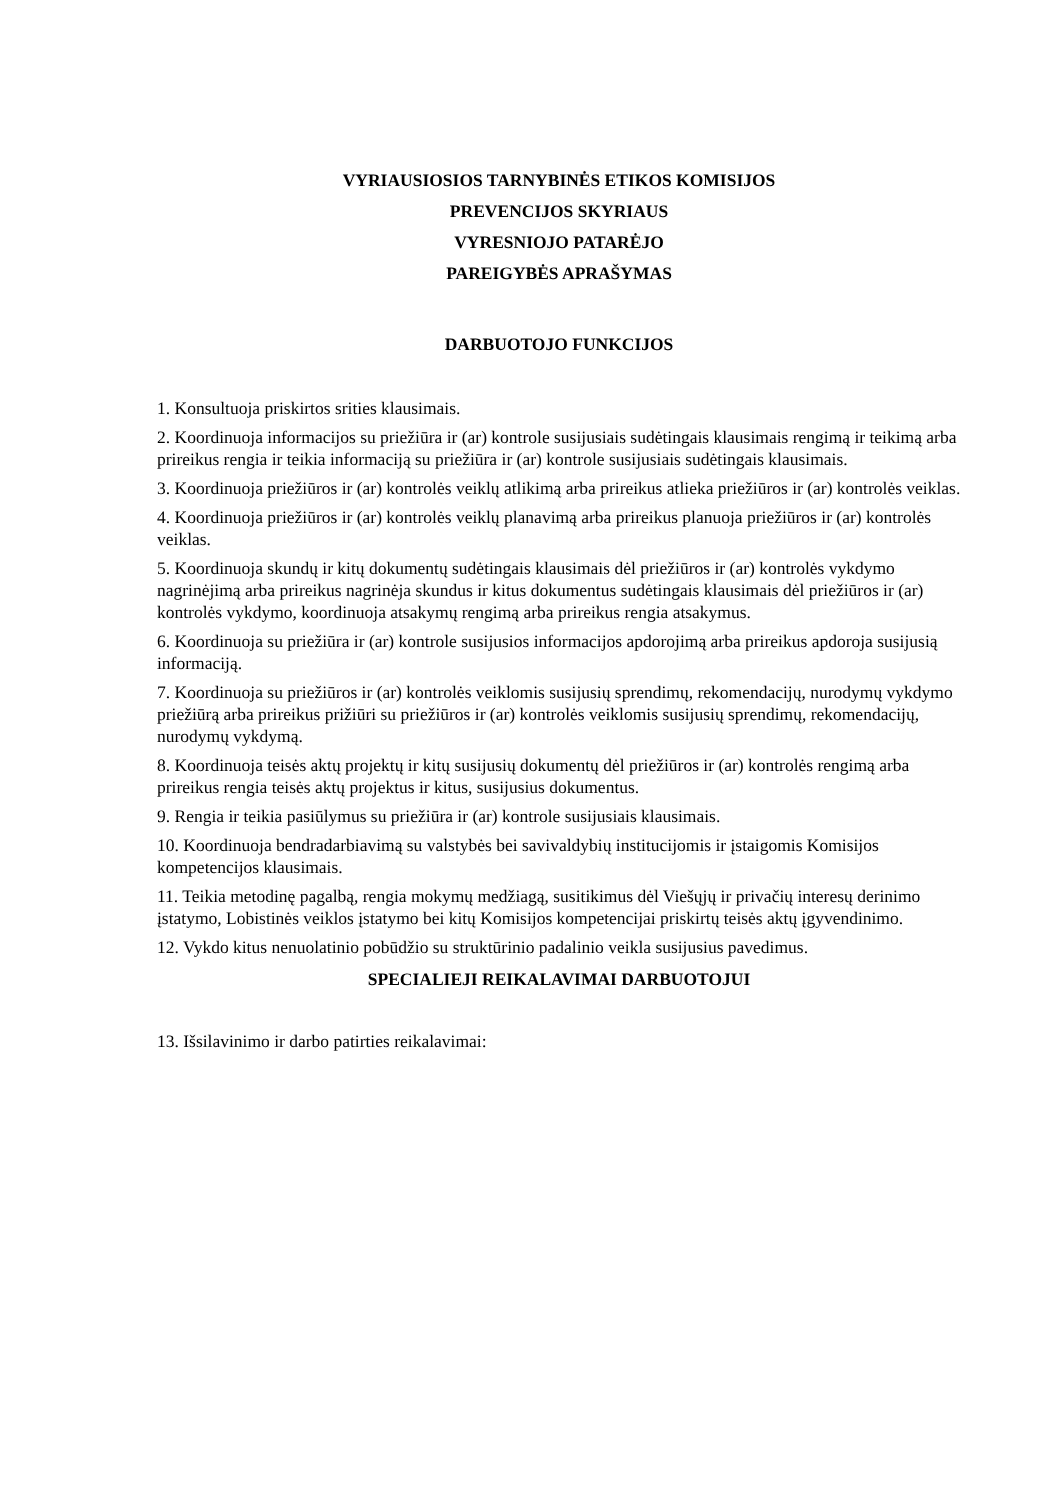VYRIAUSIOSIOS TARNYBINĖS ETIKOS KOMISIJOS
PREVENCIJOS SKYRIAUS
VYRESNIOJO PATARĖJO
PAREIGYBĖS APRAŠYMAS
DARBUOTOJO FUNKCIJOS
1. Konsultuoja priskirtos srities klausimais.
2. Koordinuoja informacijos su priežiūra ir (ar) kontrole susijusiais sudėtingais klausimais rengimą ir teikimą arba prireikus rengia ir teikia informaciją su priežiūra ir (ar) kontrole susijusiais sudėtingais klausimais.
3. Koordinuoja priežiūros ir (ar) kontrolės veiklų atlikimą arba prireikus atlieka priežiūros ir (ar) kontrolės veiklas.
4. Koordinuoja priežiūros ir (ar) kontrolės veiklų planavimą arba prireikus planuoja priežiūros ir (ar) kontrolės veiklas.
5. Koordinuoja skundų ir kitų dokumentų sudėtingais klausimais dėl priežiūros ir (ar) kontrolės vykdymo nagrinėjimą arba prireikus nagrinėja skundus ir kitus dokumentus sudėtingais klausimais dėl priežiūros ir (ar) kontrolės vykdymo, koordinuoja atsakymų rengimą arba prireikus rengia atsakymus.
6. Koordinuoja su priežiūra ir (ar) kontrole susijusios informacijos apdorojimą arba prireikus apdoroja susijusią informaciją.
7. Koordinuoja su priežiūros ir (ar) kontrolės veiklomis susijusių sprendimų, rekomendacijų, nurodymų vykdymo priežiūrą arba prireikus prižiūri su priežiūros ir (ar) kontrolės veiklomis susijusių sprendimų, rekomendacijų, nurodymų vykdymą.
8. Koordinuoja teisės aktų projektų ir kitų susijusių dokumentų dėl priežiūros ir (ar) kontrolės rengimą arba prireikus rengia teisės aktų projektus ir kitus, susijusius dokumentus.
9. Rengia ir teikia pasiūlymus su priežiūra ir (ar) kontrole susijusiais klausimais.
10. Koordinuoja bendradarbiavimą su valstybės bei savivaldybių institucijomis ir įstaigomis Komisijos kompetencijos klausimais.
11. Teikia metodinę pagalbą, rengia mokymų medžiagą, susitikimus dėl Viešųjų ir privačių interesų derinimo įstatymo, Lobistinės veiklos įstatymo bei kitų Komisijos kompetencijai priskirtų teisės aktų įgyvendinimo.
12. Vykdo kitus nenuolatinio pobūdžio su struktūrinio padalinio veikla susijusius pavedimus.
SPECIALIEJI REIKALAVIMAI DARBUOTOJUI
13. Išsilavinimo ir darbo patirties reikalavimai: